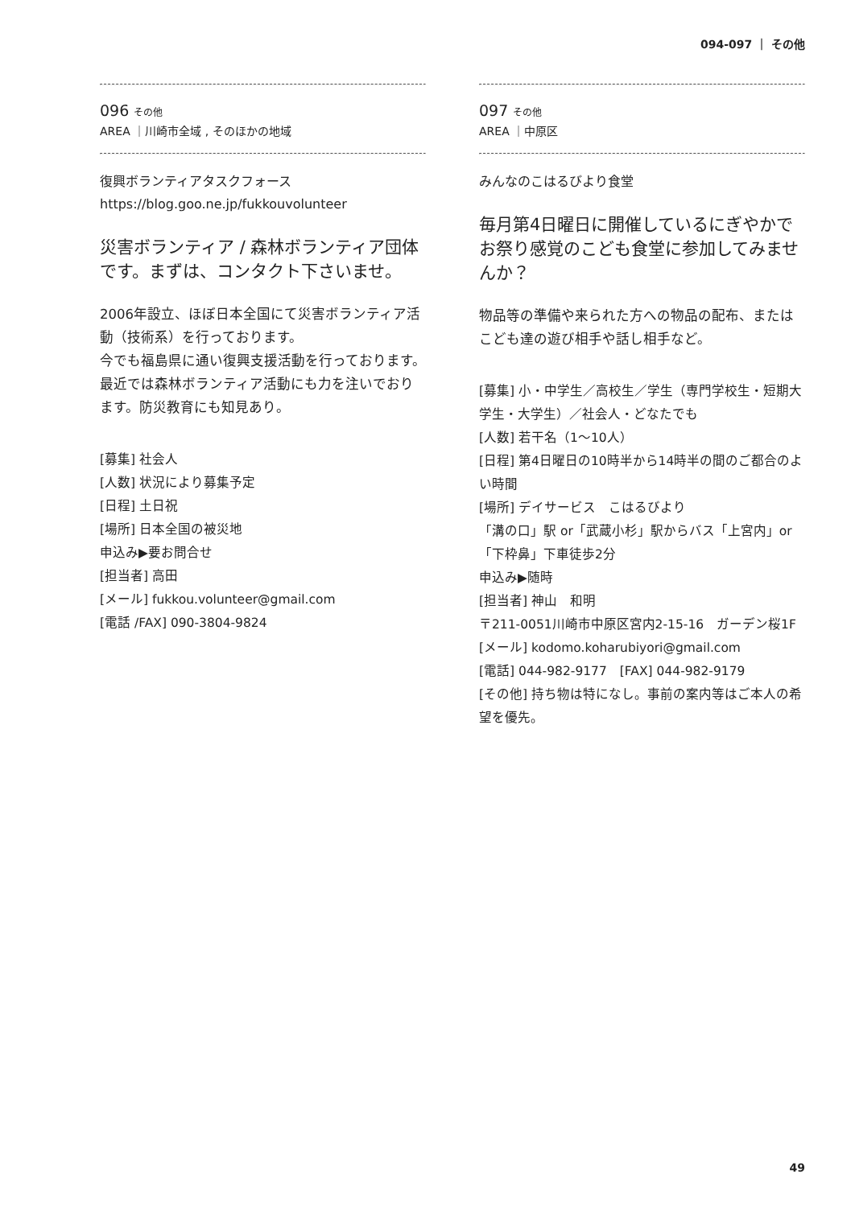094-097 ｜ その他
096 その他
AREA ｜川崎市全域 , そのほかの地域
復興ボランティアタスクフォース
https://blog.goo.ne.jp/fukkouvolunteer
災害ボランティア / 森林ボランティア団体です。まずは、コンタクト下さいませ。
2006年設立、ほぼ日本全国にて災害ボランティア活動（技術系）を行っております。
今でも福島県に通い復興支援活動を行っております。
最近では森林ボランティア活動にも力を注いでおります。防災教育にも知見あり。
[募集] 社会人
[人数] 状況により募集予定
[日程] 土日祝
[場所] 日本全国の被災地
申込み▶要お問合せ
[担当者] 高田
[メール] fukkou.volunteer@gmail.com
[電話 /FAX] 090-3804-9824
097 その他
AREA ｜中原区
みんなのこはるびより食堂
毎月第4日曜日に開催しているにぎやかでお祭り感覚のこども食堂に参加してみませんか？
物品等の準備や来られた方への物品の配布、またはこども達の遊び相手や話し相手など。
[募集] 小・中学生／高校生／学生（専門学校生・短期大学生・大学生）／社会人・どなたでも
[人数] 若干名（1〜10人）
[日程] 第4日曜日の10時半から14時半の間のご都合のよい時間
[場所] デイサービス　こはるびより
「溝の口」駅 or「武蔵小杉」駅からバス「上宮内」or「下枠鼻」下車徒歩2分
申込み▶随時
[担当者] 神山　和明
〒211-0051川崎市中原区宮内2-15-16　ガーデン桜1F
[メール] kodomo.koharubiyori@gmail.com
[電話] 044-982-9177　[FAX] 044-982-9179
[その他] 持ち物は特になし。事前の案内等はご本人の希望を優先。
49